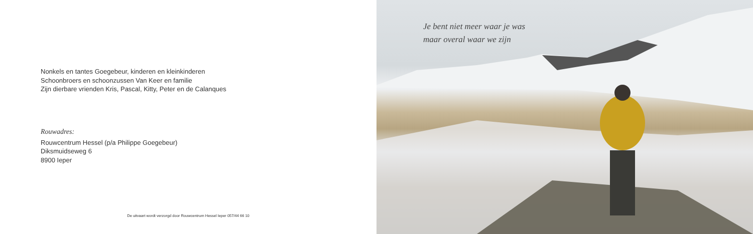Nonkels en tantes Goegebeur, kinderen en kleinkinderen
Schoonbroers en schoonzussen Van Keer en familie
Zijn dierbare vrienden Kris, Pascal, Kitty, Peter en de Calanques
Rouwadres:
Rouwcentrum Hessel (p/a Philippe Goegebeur)
Diksmuidseweg 6
8900 Ieper
De uitvaart wordt verzorgd door Rouwcentrum Hessel Ieper 057/44 66 10
Je bent niet meer waar je was
maar overal waar we zijn